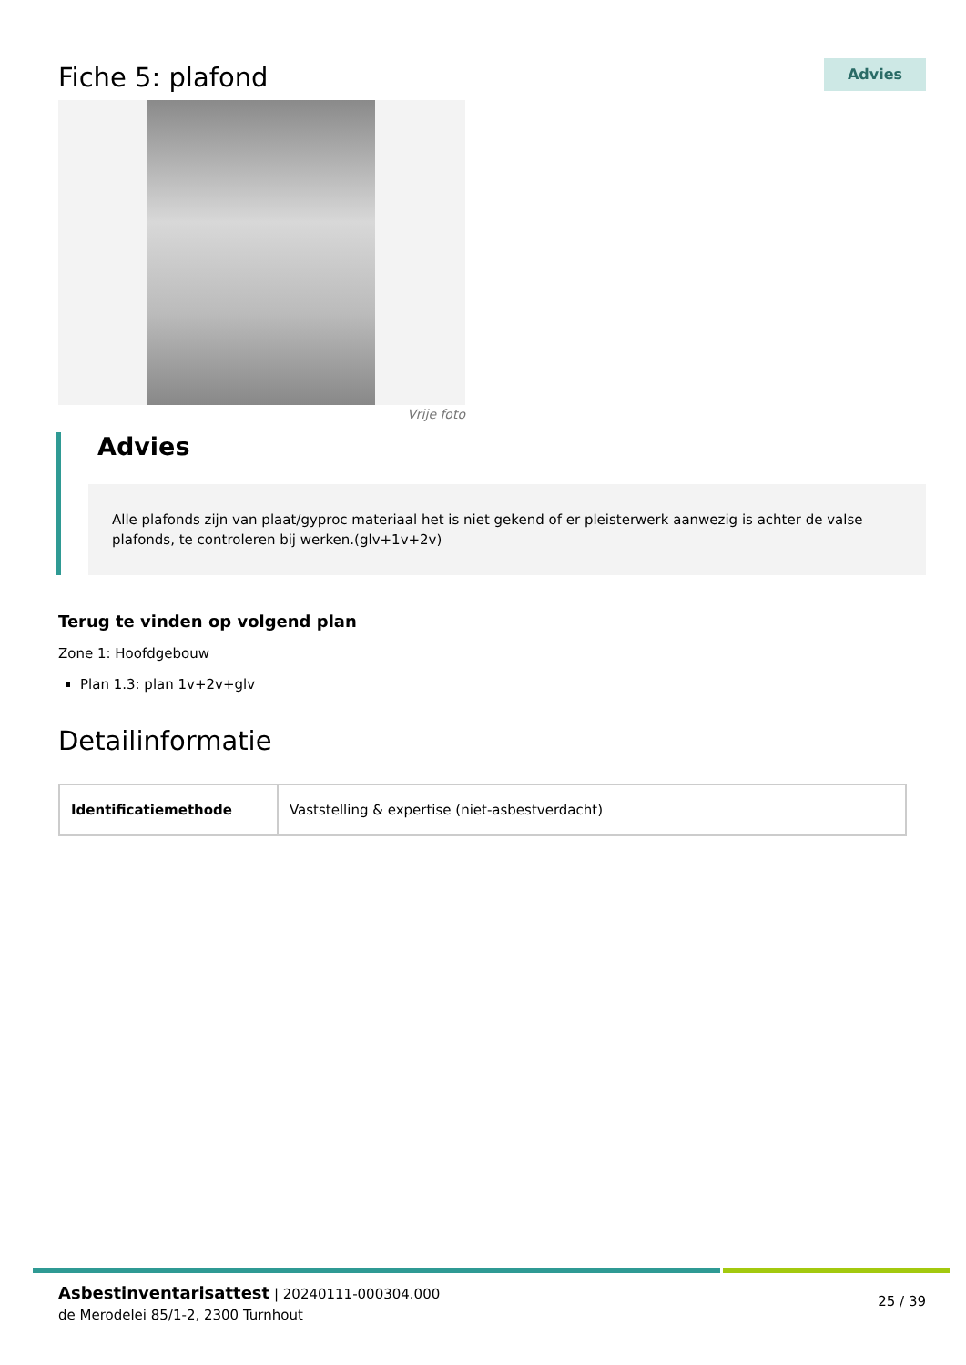Fiche 5: plafond
Advies
Vrije foto
Advies
Alle plafonds zijn van plaat/gyproc materiaal het is niet gekend of er pleisterwerk aanwezig is achter de valse plafonds, te controleren bij werken.(glv+1v+2v)
Terug te vinden op volgend plan
Zone 1: Hoofdgebouw
Plan 1.3: plan 1v+2v+glv
Detailinformatie
| Identificatiemethode | Vaststelling & expertise (niet-asbestverdacht) |
Asbestinventarisattest | 20240111-000304.000
de Merodelei 85/1-2, 2300 Turnhout
25 / 39